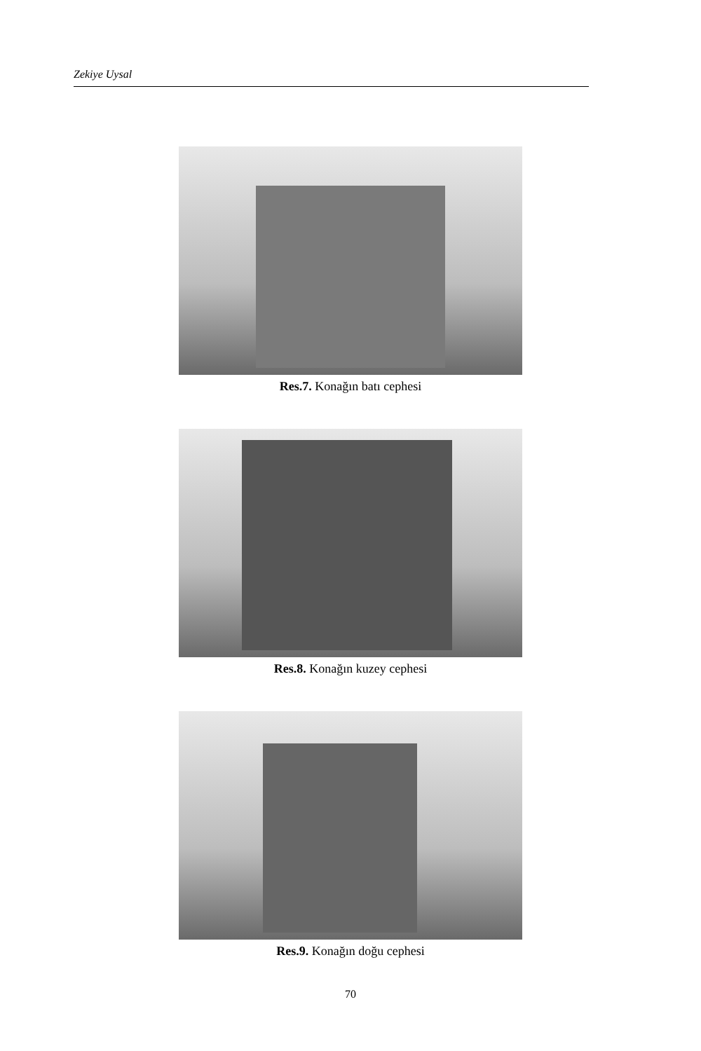Zekiye Uysal
Res.7. Konağın batı cephesi
Res.8. Konağın kuzey cephesi
Res.9. Konağın doğu cephesi
70